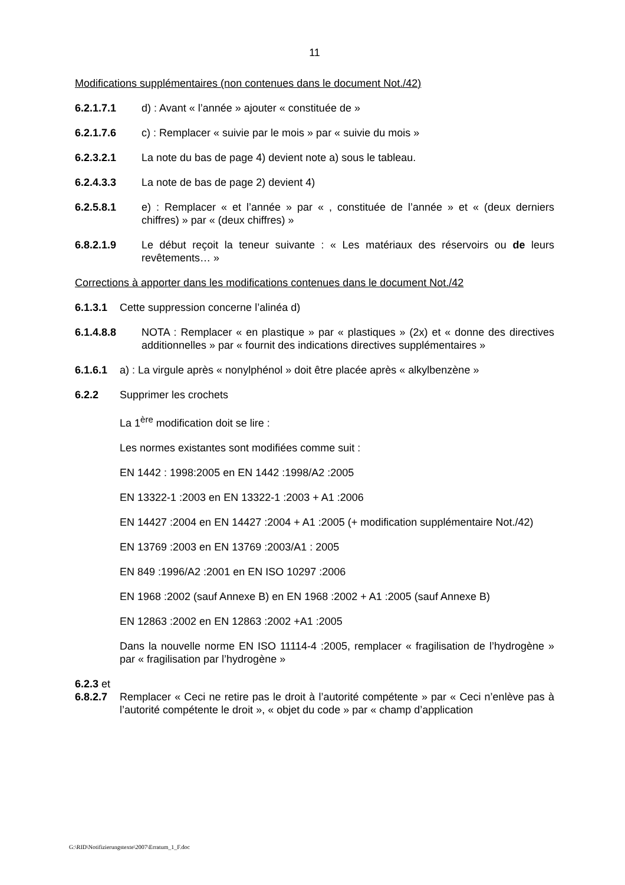11
Modifications supplémentaires (non contenues dans le document Not./42)
6.2.1.7.1 d) : Avant « l’année » ajouter « constituée de »
6.2.1.7.6 c) : Remplacer « suivie par le mois » par « suivie du mois »
6.2.3.2.1 La note du bas de page 4) devient note a) sous le tableau.
6.2.4.3.3 La note de bas de page 2) devient 4)
6.2.5.8.1 e) : Remplacer « et l’année » par « , constituée de l’année » et « (deux derniers chiffres) » par « (deux chiffres) »
6.8.2.1.9 Le début reçoit la teneur suivante : « Les matériaux des réservoirs ou de leurs revêtements… »
Corrections à apporter dans les modifications contenues dans le document Not./42
6.1.3.1 Cette suppression concerne l’alinéa d)
6.1.4.8.8 NOTA : Remplacer « en plastique » par « plastiques » (2x) et « donne des directives additionnelles » par « fournit des indications directives supplémentaires »
6.1.6.1 a) : La virgule après « nonylphénol » doit être placée après « alkylbenzène »
6.2.2 Supprimer les crochets
La 1<sup>ère</sup> modification doit se lire :
Les normes existantes sont modifiées comme suit :
EN 1442 : 1998:2005 en EN 1442 :1998/A2 :2005
EN 13322-1 :2003 en EN 13322-1 :2003 + A1 :2006
EN 14427 :2004 en EN 14427 :2004 + A1 :2005 (+ modification supplémentaire Not./42)
EN 13769 :2003 en EN 13769 :2003/A1 : 2005
EN 849 :1996/A2 :2001 en EN ISO 10297 :2006
EN 1968 :2002 (sauf Annexe B) en EN 1968 :2002 + A1 :2005 (sauf Annexe B)
EN 12863 :2002 en EN 12863 :2002 +A1 :2005
Dans la nouvelle norme EN ISO 11114-4 :2005, remplacer « fragilisation de l’hydrogène » par « fragilisation par l’hydrogène »
6.2.3 et
6.8.2.7 Remplacer « Ceci ne retire pas le droit à l’autorité compétente » par « Ceci n’enlève pas à l’autorité compétente le droit », « objet du code » par « champ d’application
G:\RID\Notifizierungstexte\2007\Erratum_1_F.doc